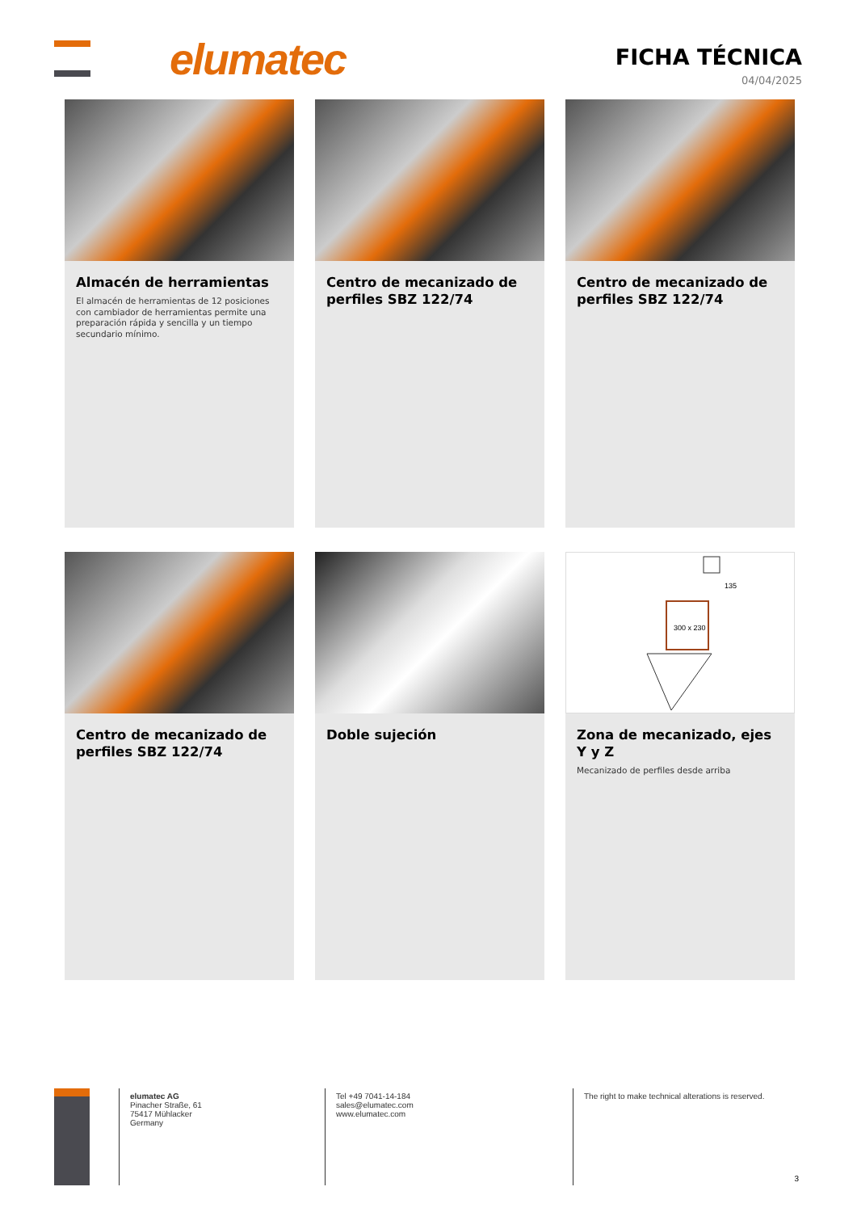elumatec
FICHA TÉCNICA
04/04/2025
Almacén de herramientas
El almacén de herramientas de 12 posiciones con cambiador de herramientas permite una preparación rápida y sencilla y un tiempo secundario mínimo.
Centro de mecanizado de perfiles SBZ 122/74
Centro de mecanizado de perfiles SBZ 122/74
Centro de mecanizado de perfiles SBZ 122/74
Doble sujeción
300 x 230
135
Zona de mecanizado, ejes Y y Z
Mecanizado de perfiles desde arriba
elumatec AG
Pinacher Straße, 61
75417 Mühlacker
Germany
Tel +49 7041-14-184
sales@elumatec.com
www.elumatec.com
The right to make technical alterations is reserved.
3